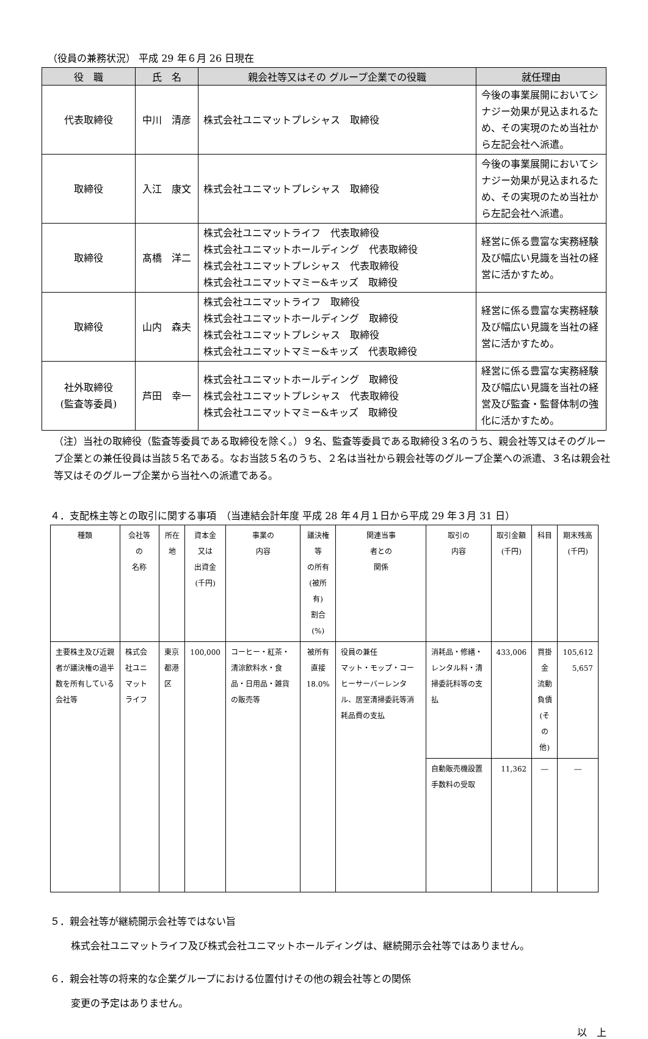（役員の兼務状況） 平成 29 年６月 26 日現在
| 役 職 | 氏 名 | 親会社等又はその グループ企業での役職 | 就任理由 |
| --- | --- | --- | --- |
| 代表取締役 | 中川 清彦 | 株式会社ユニマットプレシャス 取締役 | 今後の事業展開においてシナジー効果が見込まれるため、その実現のため当社から左記会社へ派遣。 |
| 取締役 | 入江 康文 | 株式会社ユニマットプレシャス 取締役 | 今後の事業展開においてシナジー効果が見込まれるため、その実現のため当社から左記会社へ派遣。 |
| 取締役 | 髙橋 洋二 | 株式会社ユニマットライフ 代表取締役 株式会社ユニマットホールディング 代表取締役 株式会社ユニマットプレシャス 代表取締役 株式会社ユニマットマミー&キッズ 取締役 | 経営に係る豊富な実務経験及び幅広い見識を当社の経営に活かすため。 |
| 取締役 | 山内 森夫 | 株式会社ユニマットライフ 取締役 株式会社ユニマットホールディング 取締役 株式会社ユニマットプレシャス 取締役 株式会社ユニマットマミー&キッズ 代表取締役 | 経営に係る豊富な実務経験及び幅広い見識を当社の経営に活かすため。 |
| 社外取締役 (監査等委員) | 芦田 幸一 | 株式会社ユニマットホールディング 取締役 株式会社ユニマットプレシャス 代表取締役 株式会社ユニマットマミー&キッズ 取締役 | 経営に係る豊富な実務経験及び幅広い見識を当社の経営及び監査・監督体制の強化に活かすため。 |
（注）当社の取締役（監査等委員である取締役を除く。）９名、監査等委員である取締役３名のうち、親会社等又はそのグループ企業との兼任役員は当該５名である。なお当該５名のうち、２名は当社から親会社等のグループ企業への派遣、３名は親会社等又はそのグループ企業から当社への派遣である。
４．支配株主等との取引に関する事項　（当連結会計年度 平成 28 年４月１日から平成 29 年３月 31 日）
| 種類 | 会社等の 名称 | 所在地 | 資本金 又は 出資金 (千円) | 事業の 内容 | 議決権等 の所有 (被所有) 割合(%) | 関連当事 者との 関係 | 取引の 内容 | 取引金額 (千円) | 科目 | 期末残高 (千円) |
| 主要株主及び近親者が議決権の過半数を所有している会社等 | 株式会社ユニマットライフ | 東京都港区 | 100,000 | コーヒー・紅茶・清涼飲料水・食品・日用品・雑貨の販売等 | 被所有 直接 18.0% | 役員の兼任 マット・モップ・コーヒーサーバーレンタル、居室清掃委託等消耗品費の支払 | 消耗品・修繕・レンタル料・清掃委託料等の支払 | 433,006 | 買掛金 流動負債 (その他) | 105,612 5,657 |
| | | | | | | | 自動販売機設置手数料の受取 | 11,362 | ― | ― |
５．親会社等が継続開示会社等ではない旨
株式会社ユニマットライフ及び株式会社ユニマットホールディングは、継続開示会社等ではありません。
６．親会社等の将来的な企業グループにおける位置付けその他の親会社等との関係
変更の予定はありません。
以　上